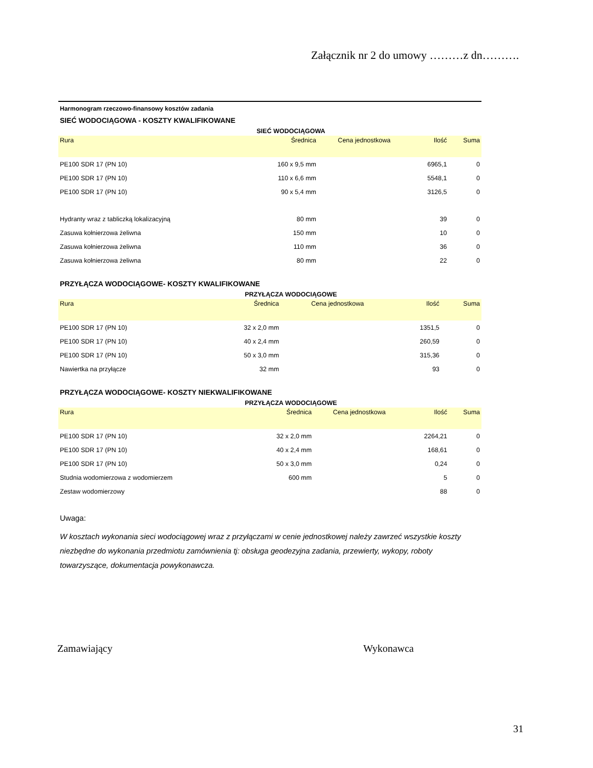Załącznik nr 2 do umowy ………z dn……….
Harmonogram rzeczowo-finansowy kosztów zadania
SIEĆ WODOCIĄGOWA - KOSZTY KWALIFIKOWANE
SIEĆ WODOCIĄGOWA
| Rura | Średnica | Cena jednostkowa | Ilość | Suma |
| --- | --- | --- | --- | --- |
| PE100 SDR 17 (PN 10) | 160 x 9,5 mm | | 6965,1 | 0 |
| PE100 SDR 17 (PN 10) | 110 x 6,6 mm | | 5548,1 | 0 |
| PE100 SDR 17 (PN 10) | 90 x 5,4 mm | | 3126,5 | 0 |
| Hydranty wraz z tabliczką lokalizacyjną | 80 mm | | 39 | 0 |
| Zasuwa kołnierzowa żeliwna | 150 mm | | 10 | 0 |
| Zasuwa kołnierzowa żeliwna | 110 mm | | 36 | 0 |
| Zasuwa kołnierzowa żeliwna | 80 mm | | 22 | 0 |
PRZYŁĄCZA WODOCIĄGOWE- KOSZTY KWALIFIKOWANE
PRZYŁĄCZA WODOCIĄGOWE
| Rura | Średnica | Cena jednostkowa | Ilość | Suma |
| --- | --- | --- | --- | --- |
| PE100 SDR 17 (PN 10) | 32 x 2,0 mm | | 1351,5 | 0 |
| PE100 SDR 17 (PN 10) | 40 x 2,4 mm | | 260,59 | 0 |
| PE100 SDR 17 (PN 10) | 50 x 3,0 mm | | 315,36 | 0 |
| Nawiertka na przyłącze | 32 mm | | 93 | 0 |
PRZYŁĄCZA WODOCIĄGOWE- KOSZTY NIEKWALIFIKOWANE
PRZYŁĄCZA WODOCIĄGOWE
| Rura | Średnica | Cena jednostkowa | Ilość | Suma |
| --- | --- | --- | --- | --- |
| PE100 SDR 17 (PN 10) | 32 x 2,0 mm | | 2264,21 | 0 |
| PE100 SDR 17 (PN 10) | 40 x 2,4 mm | | 168,61 | 0 |
| PE100 SDR 17 (PN 10) | 50 x 3,0 mm | | 0,24 | 0 |
| Studnia wodomierzowa z wodomierzem | 600 mm | | 5 | 0 |
| Zestaw wodomierzowy | | | 88 | 0 |
Uwaga:
W kosztach wykonania sieci wodociągowej wraz z przyłączami w cenie jednostkowej należy zawrzeć wszystkie koszty niezbędne do wykonania przedmiotu zamównienia tj: obsługa geodezyjna zadania, przewierty, wykopy, roboty towarzyszące, dokumentacja powykonawcza.
Zamawiający Wykonawca
31